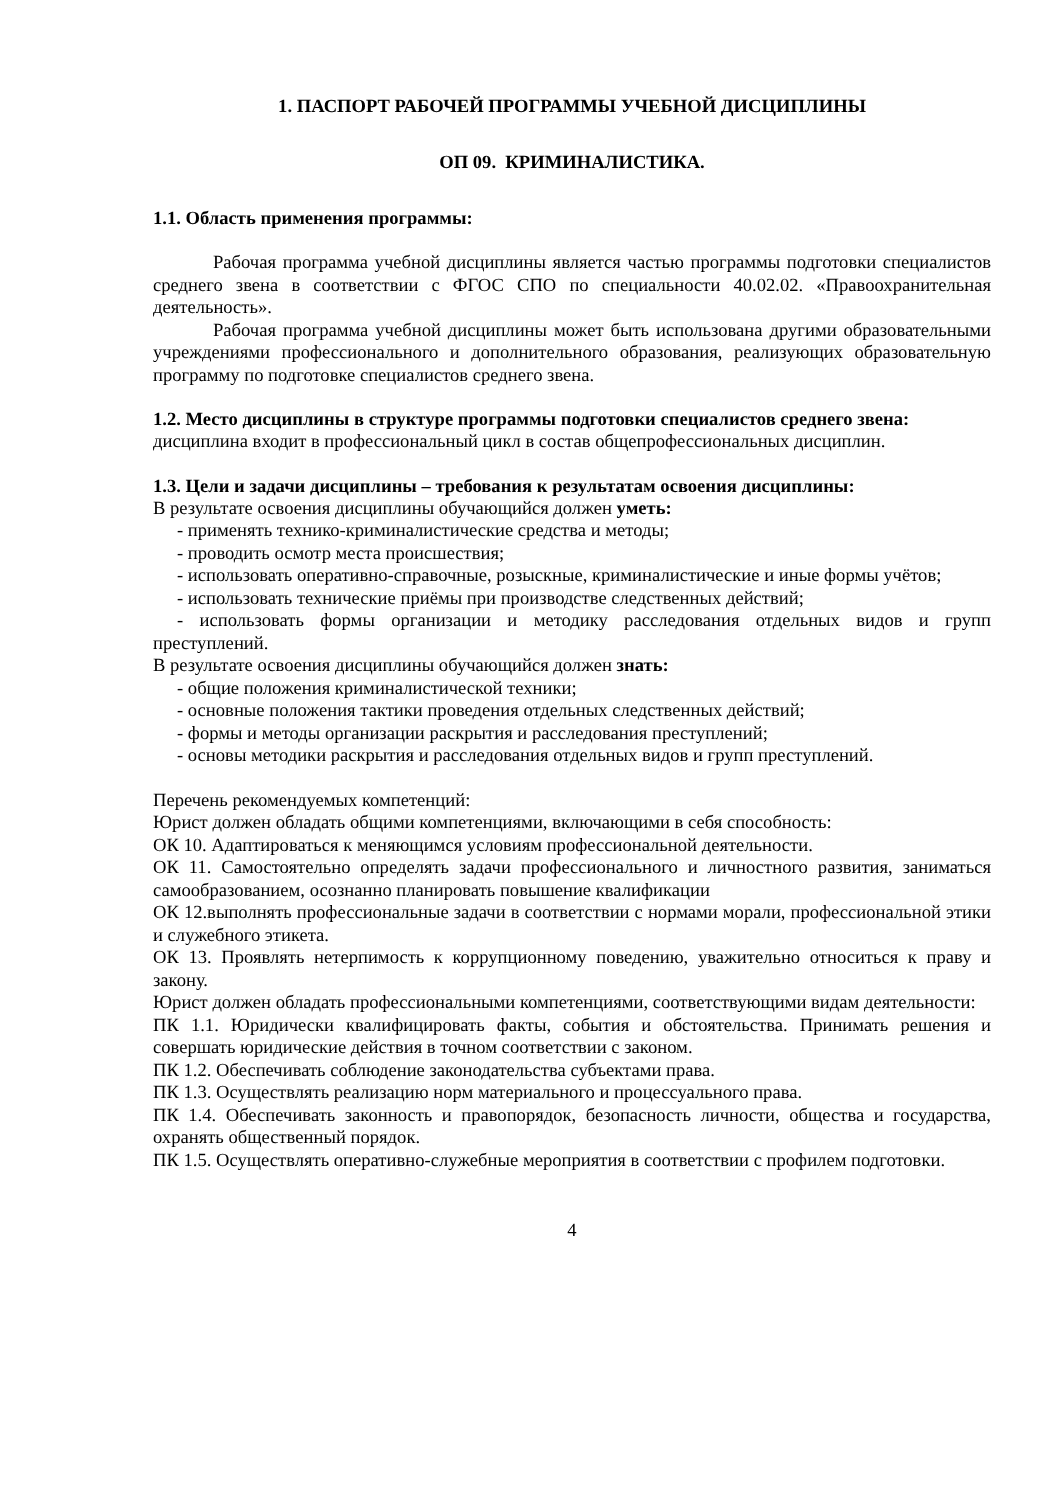1. ПАСПОРТ РАБОЧЕЙ ПРОГРАММЫ УЧЕБНОЙ ДИСЦИПЛИНЫ
ОП 09. КРИМИНАЛИСТИКА.
1.1. Область применения программы:
Рабочая программа учебной дисциплины является частью программы подготовки специалистов среднего звена в соответствии с ФГОС СПО по специальности 40.02.02. «Правоохранительная деятельность».
Рабочая программа учебной дисциплины может быть использована другими образовательными учреждениями профессионального и дополнительного образования, реализующих образовательную программу по подготовке специалистов среднего звена.
1.2. Место дисциплины в структуре программы подготовки специалистов среднего звена:
дисциплина входит в профессиональный цикл в состав общепрофессиональных дисциплин.
1.3. Цели и задачи дисциплины – требования к результатам освоения дисциплины:
В результате освоения дисциплины обучающийся должен уметь:
- применять технико-криминалистические средства и методы;
- проводить осмотр места происшествия;
- использовать оперативно-справочные, розыскные, криминалистические и иные формы учётов;
- использовать технические приёмы при производстве следственных действий;
- использовать формы организации и методику расследования отдельных видов и групп преступлений.
В результате освоения дисциплины обучающийся должен знать:
- общие положения криминалистической техники;
- основные положения тактики проведения отдельных следственных действий;
- формы и методы организации раскрытия и расследования преступлений;
- основы методики раскрытия и расследования отдельных видов и групп преступлений.
Перечень рекомендуемых компетенций:
Юрист должен обладать общими компетенциями, включающими в себя способность:
ОК 10. Адаптироваться к меняющимся условиям профессиональной деятельности.
ОК 11. Самостоятельно определять задачи профессионального и личностного развития, заниматься самообразованием, осознанно планировать повышение квалификации
ОК 12.выполнять профессиональные задачи в соответствии с нормами морали, профессиональной этики и служебного этикета.
ОК 13. Проявлять нетерпимость к коррупционному поведению, уважительно относиться к праву и закону.
Юрист должен обладать профессиональными компетенциями, соответствующими видам деятельности:
ПК 1.1. Юридически квалифицировать факты, события и обстоятельства. Принимать решения и совершать юридические действия в точном соответствии с законом.
ПК 1.2. Обеспечивать соблюдение законодательства субъектами права.
ПК 1.3. Осуществлять реализацию норм материального и процессуального права.
ПК 1.4. Обеспечивать законность и правопорядок, безопасность личности, общества и государства, охранять общественный порядок.
ПК 1.5. Осуществлять оперативно-служебные мероприятия в соответствии с профилем подготовки.
4